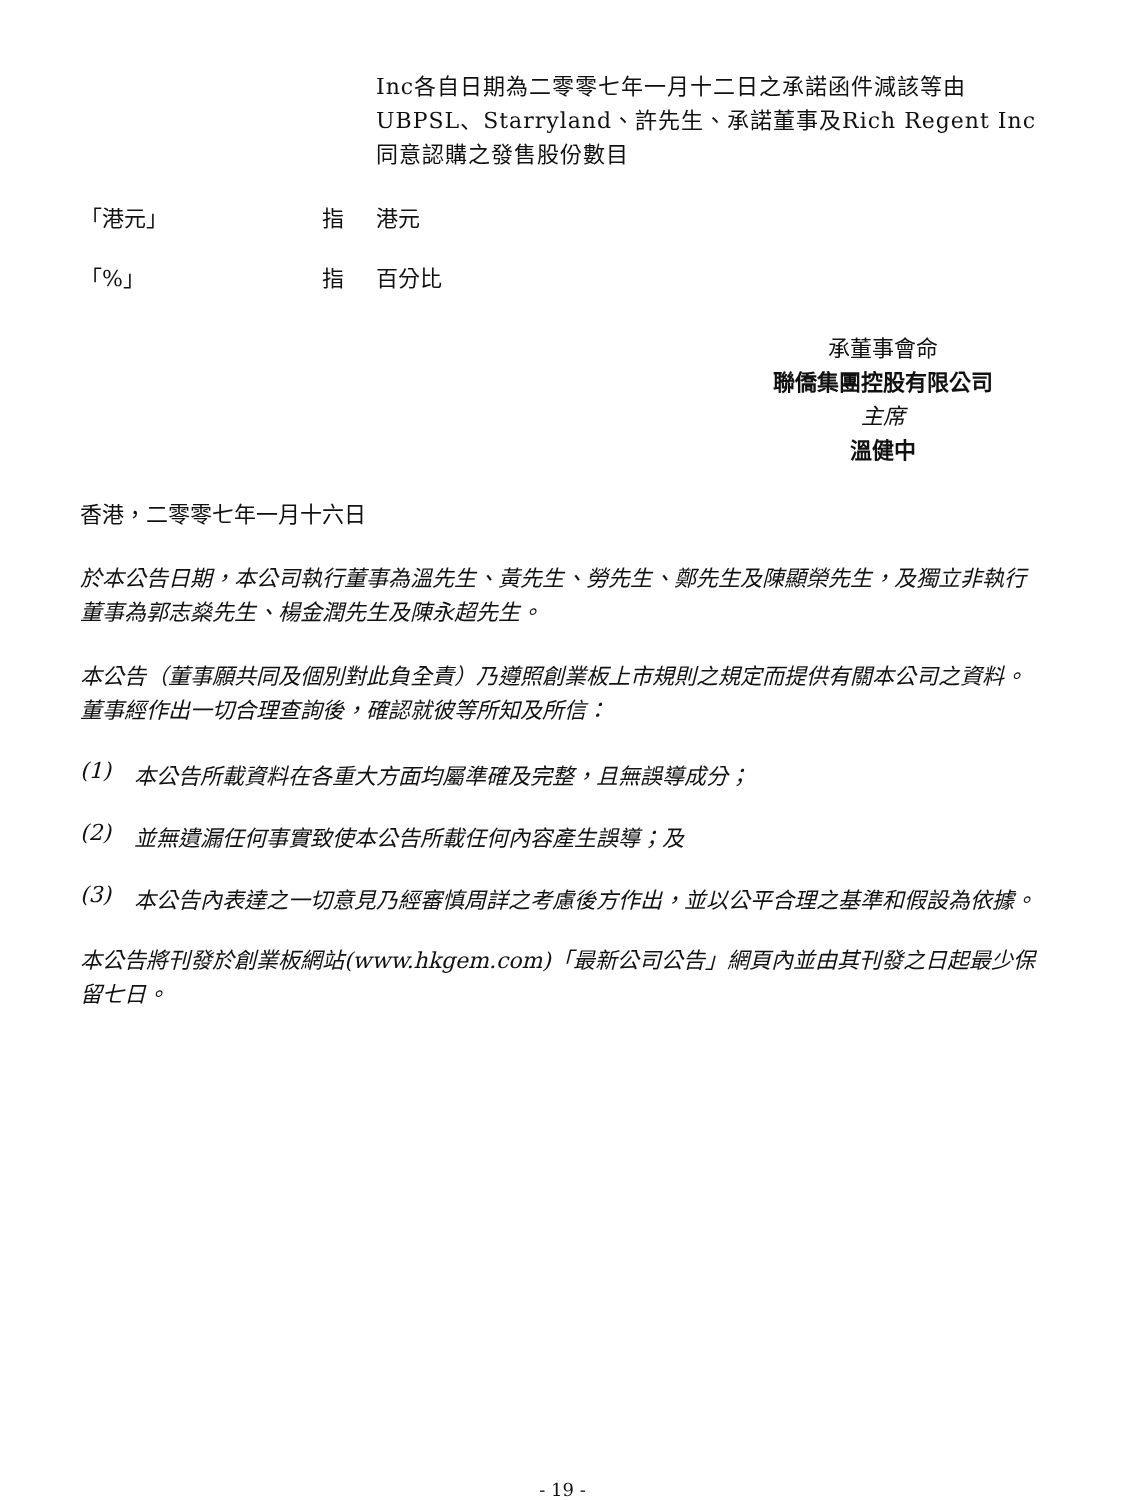Inc各自日期為二零零七年一月十二日之承諾函件減該等由UBPSL、Starryland、許先生、承諾董事及Rich Regent Inc同意認購之發售股份數目
「港元」 指 港元
「%」 指 百分比
承董事會命
聯僑集團控股有限公司
主席
溫健中
香港，二零零七年一月十六日
於本公告日期，本公司執行董事為溫先生、黃先生、勞先生、鄭先生及陳顯榮先生，及獨立非執行董事為郭志燊先生、楊金潤先生及陳永超先生。
本公告（董事願共同及個別對此負全責）乃遵照創業板上市規則之規定而提供有關本公司之資料。董事經作出一切合理查詢後，確認就彼等所知及所信：
(1) 本公告所載資料在各重大方面均屬準確及完整，且無誤導成分；
(2) 並無遺漏任何事實致使本公告所載任何內容產生誤導；及
(3) 本公告內表達之一切意見乃經審慎周詳之考慮後方作出，並以公平合理之基準和假設為依據。
本公告將刊發於創業板網站(www.hkgem.com)「最新公司公告」網頁內並由其刊發之日起最少保留七日。
- 19 -